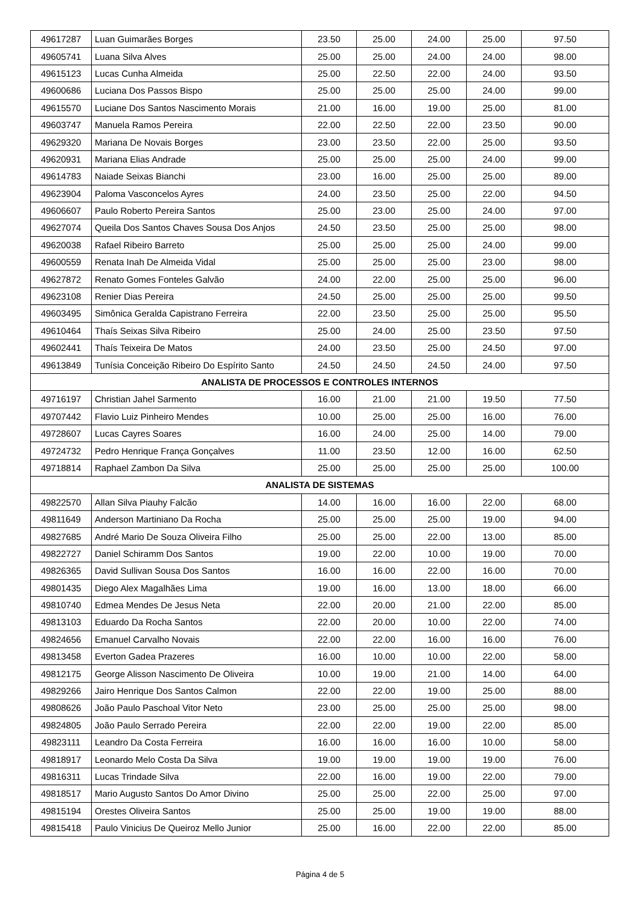| 49617287 | Luan Guimarães Borges | 23.50 | 25.00 | 24.00 | 25.00 | 97.50 |
| 49605741 | Luana Silva Alves | 25.00 | 25.00 | 24.00 | 24.00 | 98.00 |
| 49615123 | Lucas Cunha Almeida | 25.00 | 22.50 | 22.00 | 24.00 | 93.50 |
| 49600686 | Luciana Dos Passos Bispo | 25.00 | 25.00 | 25.00 | 24.00 | 99.00 |
| 49615570 | Luciane Dos Santos Nascimento Morais | 21.00 | 16.00 | 19.00 | 25.00 | 81.00 |
| 49603747 | Manuela Ramos Pereira | 22.00 | 22.50 | 22.00 | 23.50 | 90.00 |
| 49629320 | Mariana De Novais Borges | 23.00 | 23.50 | 22.00 | 25.00 | 93.50 |
| 49620931 | Mariana Elias Andrade | 25.00 | 25.00 | 25.00 | 24.00 | 99.00 |
| 49614783 | Naiade Seixas Bianchi | 23.00 | 16.00 | 25.00 | 25.00 | 89.00 |
| 49623904 | Paloma Vasconcelos Ayres | 24.00 | 23.50 | 25.00 | 22.00 | 94.50 |
| 49606607 | Paulo Roberto Pereira Santos | 25.00 | 23.00 | 25.00 | 24.00 | 97.00 |
| 49627074 | Queila Dos Santos Chaves Sousa Dos Anjos | 24.50 | 23.50 | 25.00 | 25.00 | 98.00 |
| 49620038 | Rafael Ribeiro Barreto | 25.00 | 25.00 | 25.00 | 24.00 | 99.00 |
| 49600559 | Renata Inah De Almeida Vidal | 25.00 | 25.00 | 25.00 | 23.00 | 98.00 |
| 49627872 | Renato Gomes Fonteles Galvão | 24.00 | 22.00 | 25.00 | 25.00 | 96.00 |
| 49623108 | Renier Dias Pereira | 24.50 | 25.00 | 25.00 | 25.00 | 99.50 |
| 49603495 | Simônica Geralda Capistrano Ferreira | 22.00 | 23.50 | 25.00 | 25.00 | 95.50 |
| 49610464 | Thaís Seixas Silva Ribeiro | 25.00 | 24.00 | 25.00 | 23.50 | 97.50 |
| 49602441 | Thaís Teixeira De Matos | 24.00 | 23.50 | 25.00 | 24.50 | 97.00 |
| 49613849 | Tunísia Conceição Ribeiro Do Espírito Santo | 24.50 | 24.50 | 24.50 | 24.00 | 97.50 |
| ANALISTA DE PROCESSOS E CONTROLES INTERNOS | | | | | | |
| 49716197 | Christian Jahel Sarmento | 16.00 | 21.00 | 21.00 | 19.50 | 77.50 |
| 49707442 | Flavio Luiz Pinheiro Mendes | 10.00 | 25.00 | 25.00 | 16.00 | 76.00 |
| 49728607 | Lucas Cayres Soares | 16.00 | 24.00 | 25.00 | 14.00 | 79.00 |
| 49724732 | Pedro Henrique França Gonçalves | 11.00 | 23.50 | 12.00 | 16.00 | 62.50 |
| 49718814 | Raphael Zambon Da Silva | 25.00 | 25.00 | 25.00 | 25.00 | 100.00 |
| ANALISTA DE SISTEMAS | | | | | | |
| 49822570 | Allan Silva Piauhy Falcão | 14.00 | 16.00 | 16.00 | 22.00 | 68.00 |
| 49811649 | Anderson Martiniano Da Rocha | 25.00 | 25.00 | 25.00 | 19.00 | 94.00 |
| 49827685 | André Mario De Souza Oliveira Filho | 25.00 | 25.00 | 22.00 | 13.00 | 85.00 |
| 49822727 | Daniel Schiramm Dos Santos | 19.00 | 22.00 | 10.00 | 19.00 | 70.00 |
| 49826365 | David Sullivan Sousa Dos Santos | 16.00 | 16.00 | 22.00 | 16.00 | 70.00 |
| 49801435 | Diego Alex Magalhães Lima | 19.00 | 16.00 | 13.00 | 18.00 | 66.00 |
| 49810740 | Edmea Mendes De Jesus Neta | 22.00 | 20.00 | 21.00 | 22.00 | 85.00 |
| 49813103 | Eduardo Da Rocha Santos | 22.00 | 20.00 | 10.00 | 22.00 | 74.00 |
| 49824656 | Emanuel Carvalho Novais | 22.00 | 22.00 | 16.00 | 16.00 | 76.00 |
| 49813458 | Everton Gadea Prazeres | 16.00 | 10.00 | 10.00 | 22.00 | 58.00 |
| 49812175 | George Alisson Nascimento De Oliveira | 10.00 | 19.00 | 21.00 | 14.00 | 64.00 |
| 49829266 | Jairo Henrique Dos Santos Calmon | 22.00 | 22.00 | 19.00 | 25.00 | 88.00 |
| 49808626 | João Paulo Paschoal Vitor Neto | 23.00 | 25.00 | 25.00 | 25.00 | 98.00 |
| 49824805 | João Paulo Serrado Pereira | 22.00 | 22.00 | 19.00 | 22.00 | 85.00 |
| 49823111 | Leandro Da Costa Ferreira | 16.00 | 16.00 | 16.00 | 10.00 | 58.00 |
| 49818917 | Leonardo Melo Costa Da Silva | 19.00 | 19.00 | 19.00 | 19.00 | 76.00 |
| 49816311 | Lucas Trindade Silva | 22.00 | 16.00 | 19.00 | 22.00 | 79.00 |
| 49818517 | Mario Augusto Santos Do Amor Divino | 25.00 | 25.00 | 22.00 | 25.00 | 97.00 |
| 49815194 | Orestes Oliveira Santos | 25.00 | 25.00 | 19.00 | 19.00 | 88.00 |
| 49815418 | Paulo Vinicius De Queiroz Mello Junior | 25.00 | 16.00 | 22.00 | 22.00 | 85.00 |
Página 4 de 5